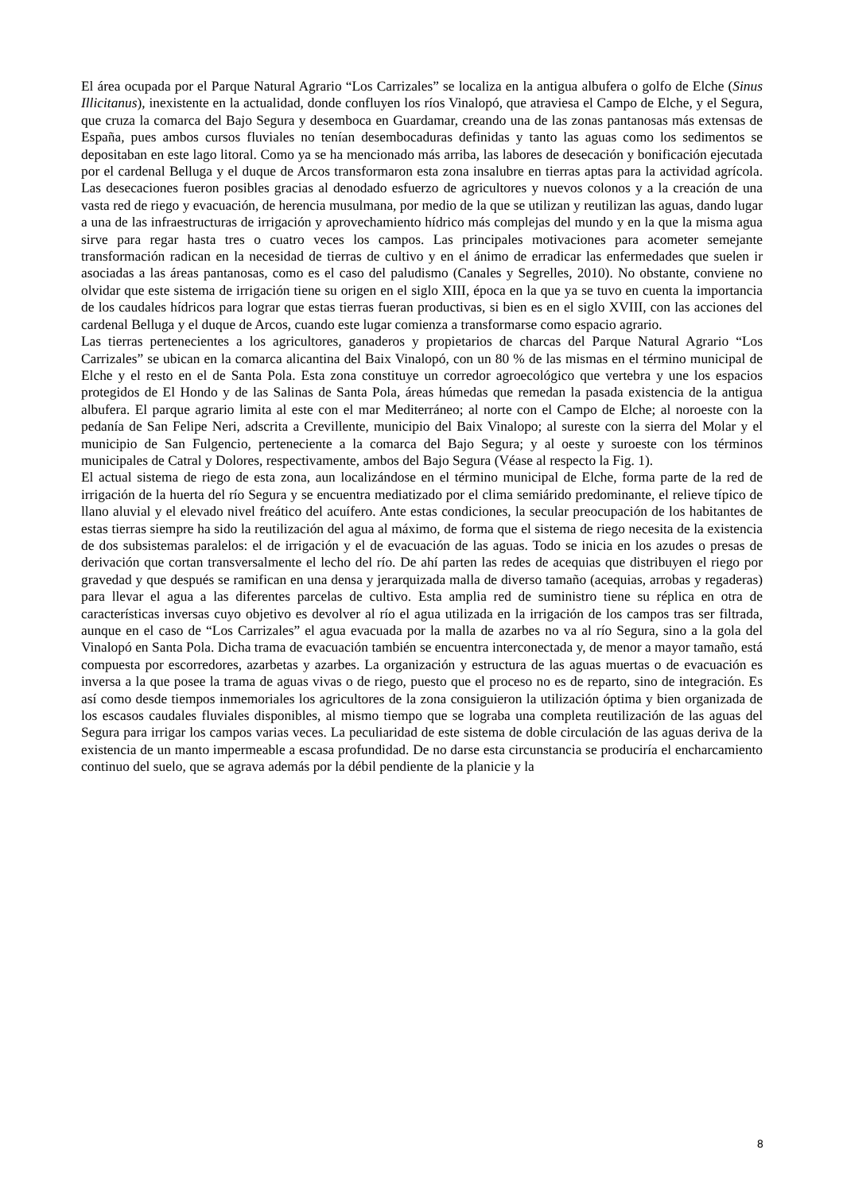El área ocupada por el Parque Natural Agrario “Los Carrizales” se localiza en la antigua albufera o golfo de Elche (Sinus Illicitanus), inexistente en la actualidad, donde confluyen los ríos Vinalopó, que atraviesa el Campo de Elche, y el Segura, que cruza la comarca del Bajo Segura y desemboca en Guardamar, creando una de las zonas pantanosas más extensas de España, pues ambos cursos fluviales no tenían desembocaduras definidas y tanto las aguas como los sedimentos se depositaban en este lago litoral. Como ya se ha mencionado más arriba, las labores de desecación y bonificación ejecutada por el cardenal Belluga y el duque de Arcos transformaron esta zona insalubre en tierras aptas para la actividad agrícola. Las desecaciones fueron posibles gracias al denodado esfuerzo de agricultores y nuevos colonos y a la creación de una vasta red de riego y evacuación, de herencia musulmana, por medio de la que se utilizan y reutilizan las aguas, dando lugar a una de las infraestructuras de irrigación y aprovechamiento hídrico más complejas del mundo y en la que la misma agua sirve para regar hasta tres o cuatro veces los campos. Las principales motivaciones para acometer semejante transformación radican en la necesidad de tierras de cultivo y en el ánimo de erradicar las enfermedades que suelen ir asociadas a las áreas pantanosas, como es el caso del paludismo (Canales y Segrelles, 2010). No obstante, conviene no olvidar que este sistema de irrigación tiene su origen en el siglo XIII, época en la que ya se tuvo en cuenta la importancia de los caudales hídricos para lograr que estas tierras fueran productivas, si bien es en el siglo XVIII, con las acciones del cardenal Belluga y el duque de Arcos, cuando este lugar comienza a transformarse como espacio agrario.
Las tierras pertenecientes a los agricultores, ganaderos y propietarios de charcas del Parque Natural Agrario “Los Carrizales” se ubican en la comarca alicantina del Baix Vinalopó, con un 80 % de las mismas en el término municipal de Elche y el resto en el de Santa Pola. Esta zona constituye un corredor agroecológico que vertebra y une los espacios protegidos de El Hondo y de las Salinas de Santa Pola, áreas húmedas que remedan la pasada existencia de la antigua albufera. El parque agrario limita al este con el mar Mediterráneo; al norte con el Campo de Elche; al noroeste con la pedanía de San Felipe Neri, adscrita a Crevillente, municipio del Baix Vinalopo; al sureste con la sierra del Molar y el municipio de San Fulgencio, perteneciente a la comarca del Bajo Segura; y al oeste y suroeste con los términos municipales de Catral y Dolores, respectivamente, ambos del Bajo Segura (Véase al respecto la Fig. 1).
El actual sistema de riego de esta zona, aun localizándose en el término municipal de Elche, forma parte de la red de irrigación de la huerta del río Segura y se encuentra mediatizado por el clima semiárido predominante, el relieve típico de llano aluvial y el elevado nivel freático del acuífero. Ante estas condiciones, la secular preocupación de los habitantes de estas tierras siempre ha sido la reutilización del agua al máximo, de forma que el sistema de riego necesita de la existencia de dos subsistemas paralelos: el de irrigación y el de evacuación de las aguas. Todo se inicia en los azudes o presas de derivación que cortan transversalmente el lecho del río. De ahí parten las redes de acequias que distribuyen el riego por gravedad y que después se ramifican en una densa y jerarquizada malla de diverso tamaño (acequias, arrobas y regaderas) para llevar el agua a las diferentes parcelas de cultivo. Esta amplia red de suministro tiene su réplica en otra de características inversas cuyo objetivo es devolver al río el agua utilizada en la irrigación de los campos tras ser filtrada, aunque en el caso de “Los Carrizales” el agua evacuada por la malla de azarbes no va al río Segura, sino a la gola del Vinalopó en Santa Pola. Dicha trama de evacuación también se encuentra interconectada y, de menor a mayor tamaño, está compuesta por escorredores, azarbetas y azarbes. La organización y estructura de las aguas muertas o de evacuación es inversa a la que posee la trama de aguas vivas o de riego, puesto que el proceso no es de reparto, sino de integración. Es así como desde tiempos inmemoriales los agricultores de la zona consiguieron la utilización óptima y bien organizada de los escasos caudales fluviales disponibles, al mismo tiempo que se lograba una completa reutilización de las aguas del Segura para irrigar los campos varias veces. La peculiaridad de este sistema de doble circulación de las aguas deriva de la existencia de un manto impermeable a escasa profundidad. De no darse esta circunstancia se produciría el encharcamiento continuo del suelo, que se agrava además por la débil pendiente de la planicie y la
8